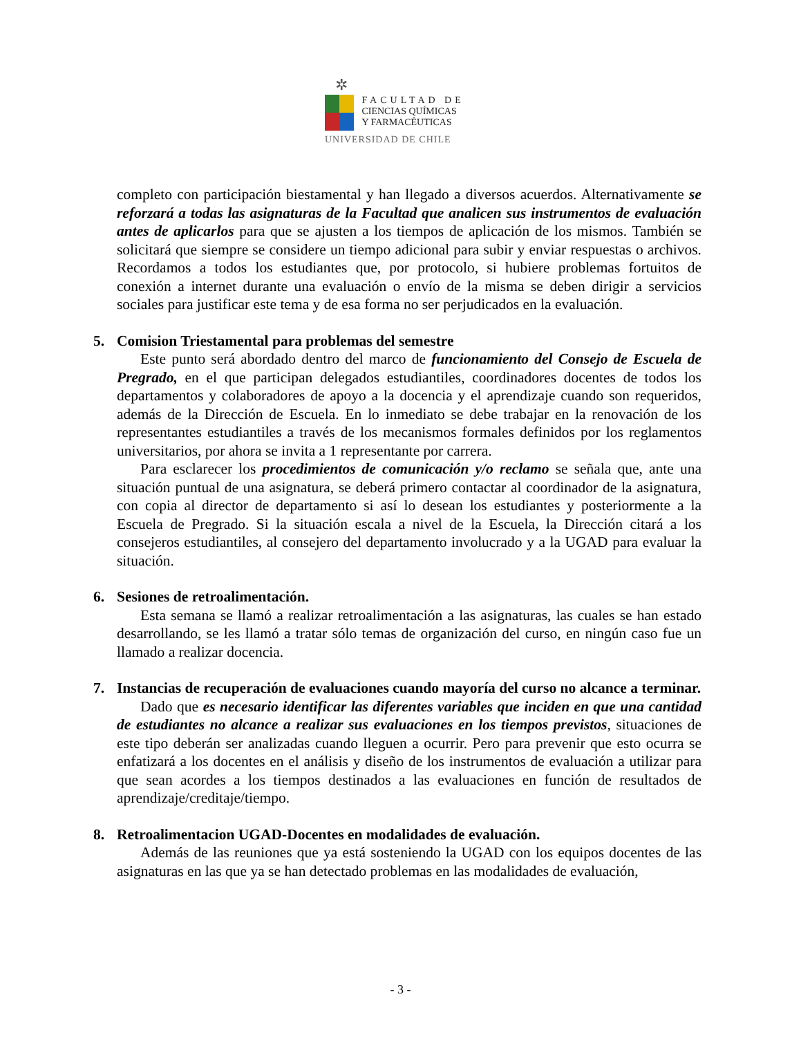✲
FACULTAD DE
CIENCIAS QUÍMICAS
Y FARMACÉUTICAS
UNIVERSIDAD DE CHILE
completo con participación biestamental y han llegado a diversos acuerdos. Alternativamente se reforzará a todas las asignaturas de la Facultad que analicen sus instrumentos de evaluación antes de aplicarlos para que se ajusten a los tiempos de aplicación de los mismos. También se solicitará que siempre se considere un tiempo adicional para subir y enviar respuestas o archivos. Recordamos a todos los estudiantes que, por protocolo, si hubiere problemas fortuitos de conexión a internet durante una evaluación o envío de la misma se deben dirigir a servicios sociales para justificar este tema y de esa forma no ser perjudicados en la evaluación.
5. Comision Triestamental para problemas del semestre
Este punto será abordado dentro del marco de funcionamiento del Consejo de Escuela de Pregrado, en el que participan delegados estudiantiles, coordinadores docentes de todos los departamentos y colaboradores de apoyo a la docencia y el aprendizaje cuando son requeridos, además de la Dirección de Escuela. En lo inmediato se debe trabajar en la renovación de los representantes estudiantiles a través de los mecanismos formales definidos por los reglamentos universitarios, por ahora se invita a 1 representante por carrera.
Para esclarecer los procedimientos de comunicación y/o reclamo se señala que, ante una situación puntual de una asignatura, se deberá primero contactar al coordinador de la asignatura, con copia al director de departamento si así lo desean los estudiantes y posteriormente a la Escuela de Pregrado. Si la situación escala a nivel de la Escuela, la Dirección citará a los consejeros estudiantiles, al consejero del departamento involucrado y a la UGAD para evaluar la situación.
6. Sesiones de retroalimentación.
Esta semana se llamó a realizar retroalimentación a las asignaturas, las cuales se han estado desarrollando, se les llamó a tratar sólo temas de organización del curso, en ningún caso fue un llamado a realizar docencia.
7. Instancias de recuperación de evaluaciones cuando mayoría del curso no alcance a terminar.
Dado que es necesario identificar las diferentes variables que inciden en que una cantidad de estudiantes no alcance a realizar sus evaluaciones en los tiempos previstos, situaciones de este tipo deberán ser analizadas cuando lleguen a ocurrir. Pero para prevenir que esto ocurra se enfatizará a los docentes en el análisis y diseño de los instrumentos de evaluación a utilizar para que sean acordes a los tiempos destinados a las evaluaciones en función de resultados de aprendizaje/creditaje/tiempo.
8. Retroalimentacion UGAD-Docentes en modalidades de evaluación.
Además de las reuniones que ya está sosteniendo la UGAD con los equipos docentes de las asignaturas en las que ya se han detectado problemas en las modalidades de evaluación,
- 3 -